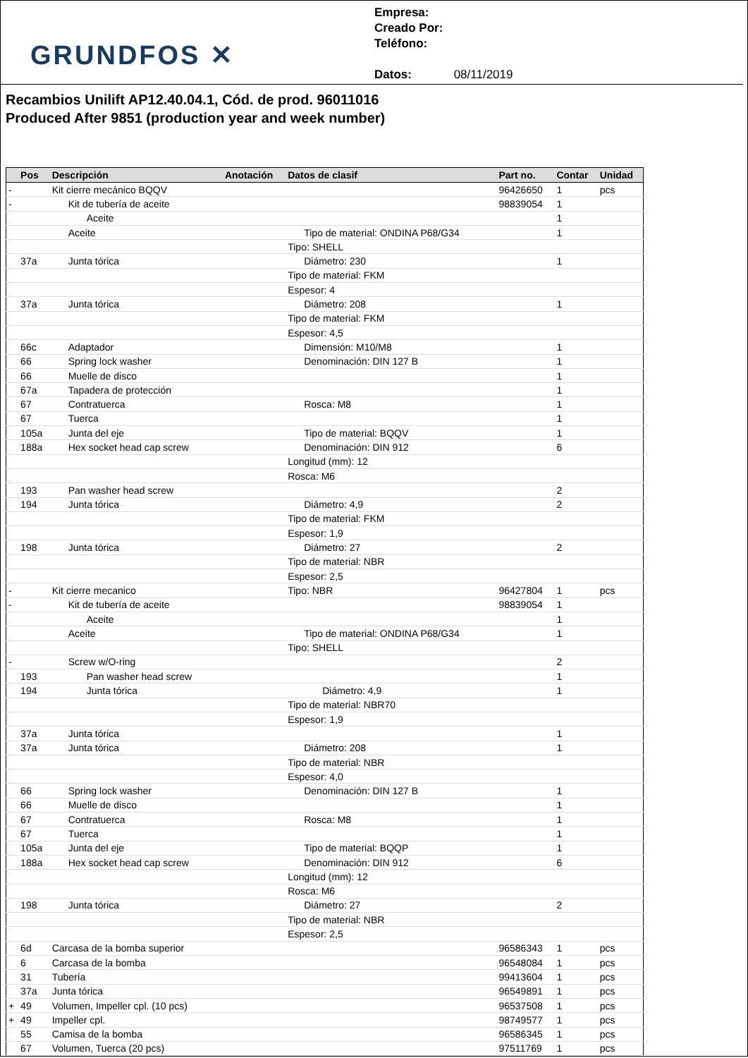GRUNDFOS ✕
Empresa:
Creado Por:
Teléfono:
Datos: 08/11/2019
Recambios Unilift AP12.40.04.1, Cód. de prod. 96011016
Produced After 9851 (production year and week number)
| | Pos | Descripción | Anotación | Datos de clasif | Part no. | Contar | Unidad |
| --- | --- | --- | --- | --- | --- | --- | --- |
| - | | Kit cierre mecánico BQQV | | | 96426650 | 1 | pcs |
| - | | Kit de tubería de aceite | | | 98839054 | 1 | |
| | | Aceite | | | | 1 | |
| | | Aceite | | Tipo de material: ONDINA P68/G34 | | 1 | |
| | | | | Tipo: SHELL | | | |
| | 37a | Junta tórica | | Diámetro: 230 | | 1 | |
| | | | | Tipo de material: FKM | | | |
| | | | | Espesor: 4 | | | |
| | 37a | Junta tórica | | Diámetro: 208 | | 1 | |
| | | | | Tipo de material: FKM | | | |
| | | | | Espesor: 4,5 | | | |
| | 66c | Adaptador | | Dimensión: M10/M8 | | 1 | |
| | 66 | Spring lock washer | | Denominación: DIN 127 B | | 1 | |
| | 66 | Muelle de disco | | | | 1 | |
| | 67a | Tapadera de protección | | | | 1 | |
| | 67 | Contratuerca | | Rosca: M8 | | 1 | |
| | 67 | Tuerca | | | | 1 | |
| | 105a | Junta del eje | | Tipo de material: BQQV | | 1 | |
| | 188a | Hex socket head cap screw | | Denominación: DIN 912 | | 6 | |
| | | | | Longitud (mm): 12 | | | |
| | | | | Rosca: M6 | | | |
| | 193 | Pan washer head screw | | | | 2 | |
| | 194 | Junta tórica | | Diámetro: 4,9 | | 2 | |
| | | | | Tipo de material: FKM | | | |
| | | | | Espesor: 1,9 | | | |
| | 198 | Junta tórica | | Diámetro: 27 | | 2 | |
| | | | | Tipo de material: NBR | | | |
| | | | | Espesor: 2,5 | | | |
| - | | Kit cierre mecanico | | Tipo: NBR | 96427804 | 1 | pcs |
| - | | Kit de tubería de aceite | | | 98839054 | 1 | |
| | | Aceite | | | | 1 | |
| | | Aceite | | Tipo de material: ONDINA P68/G34 | | 1 | |
| | | | | Tipo: SHELL | | | |
| - | | Screw w/O-ring | | | | 2 | |
| | 193 | Pan washer head screw | | | | 1 | |
| | 194 | Junta tórica | | Diámetro: 4,9 | | 1 | |
| | | | | Tipo de material: NBR70 | | | |
| | | | | Espesor: 1,9 | | | |
| | 37a | Junta tórica | | | | 1 | |
| | 37a | Junta tórica | | Diámetro: 208 | | 1 | |
| | | | | Tipo de material: NBR | | | |
| | | | | Espesor: 4,0 | | | |
| | 66 | Spring lock washer | | Denominación: DIN 127 B | | 1 | |
| | 66 | Muelle de disco | | | | 1 | |
| | 67 | Contratuerca | | Rosca: M8 | | 1 | |
| | 67 | Tuerca | | | | 1 | |
| | 105a | Junta del eje | | Tipo de material: BQQP | | 1 | |
| | 188a | Hex socket head cap screw | | Denominación: DIN 912 | | 6 | |
| | | | | Longitud (mm): 12 | | | |
| | | | | Rosca: M6 | | | |
| | 198 | Junta tórica | | Diámetro: 27 | | 2 | |
| | | | | Tipo de material: NBR | | | |
| | | | | Espesor: 2,5 | | | |
| | 6d | Carcasa de la bomba superior | | | 96586343 | 1 | pcs |
| | 6 | Carcasa de la bomba | | | 96548084 | 1 | pcs |
| | 31 | Tubería | | | 99413604 | 1 | pcs |
| | 37a | Junta tórica | | | 96549891 | 1 | pcs |
| + | 49 | Volumen, Impeller cpl. (10 pcs) | | | 96537508 | 1 | pcs |
| + | 49 | Impeller cpl. | | | 98749577 | 1 | pcs |
| | 55 | Camisa de la bomba | | | 96586345 | 1 | pcs |
| | 67 | Volumen, Tuerca (20 pcs) | | | 97511769 | 1 | pcs |